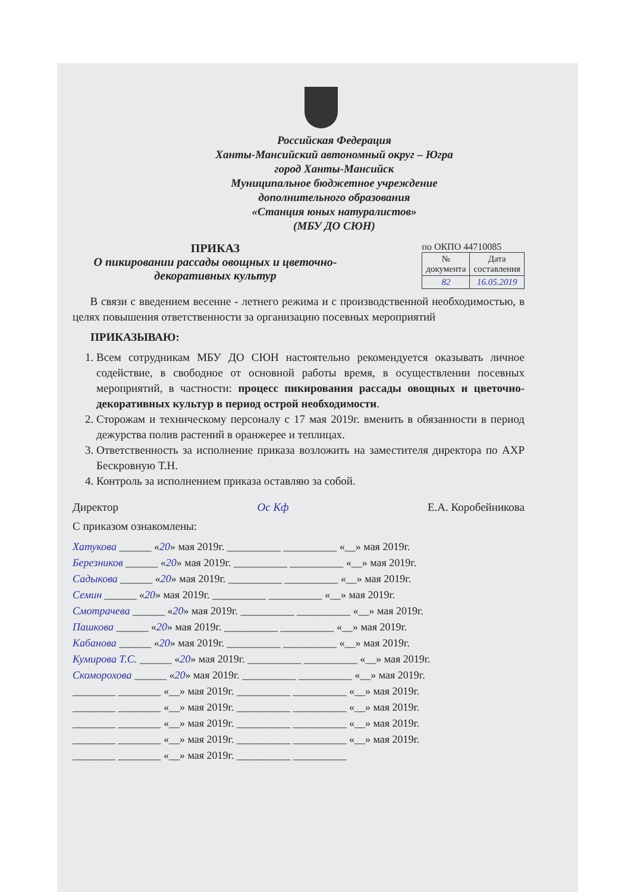Российская Федерация
Ханты-Мансийский автономный округ – Югра
город Ханты-Мансийск
Муниципальное бюджетное учреждение
дополнительного образования
«Станция юных натуралистов»
(МБУ ДО СЮН)
ПРИКАЗ
О пикировании рассады овощных и цветочно-декоративных культур
по ОКПО 44710085
| № документа | Дата составления |
| 82 | 16.05.2019 |
В связи с введением весенне - летнего режима и с производственной необходимостью, в целях повышения ответственности за организацию посевных мероприятий
ПРИКАЗЫВАЮ:
1. Всем сотрудникам МБУ ДО СЮН настоятельно рекомендуется оказывать личное содействие, в свободное от основной работы время, в осуществлении посевных мероприятий, в частности: процесс пикирования рассады овощных и цветочно-декоративных культур в период острой необходимости.
2. Сторожам и техническому персоналу с 17 мая 2019г. вменить в обязанности в период дежурства полив растений в оранжерее и теплицах.
3. Ответственность за исполнение приказа возложить на заместителя директора по АХР Бескровную Т.Н.
4. Контроль за исполнением приказа оставляю за собой.
Директор Ос Кф Е.А. Коробейникова
С приказом ознакомлены:
Хатукова ______ «20» мая 2019г. __________ __________ «__» мая 2019г. Березников ______ «20» мая 2019г. __________ __________ «__» мая 2019г. Садыкова ______ «20» мая 2019г. __________ __________ «__» мая 2019г. Семин ______ «20» мая 2019г. __________ __________ «__» мая 2019г. Смотрачева ______ «20» мая 2019г. __________ __________ «__» мая 2019г. Пашкова ______ «20» мая 2019г. __________ __________ «__» мая 2019г. Кабанова ______ «20» мая 2019г. __________ __________ «__» мая 2019г. Кумирова Т.С. ______ «20» мая 2019г. __________ __________ «__» мая 2019г. Скоморохова ______ «20» мая 2019г. __________ __________ «__» мая 2019г. ________ ________ «__» мая 2019г. __________ __________ «__» мая 2019г. ________ ________ «__» мая 2019г. __________ __________ «__» мая 2019г. ________ ________ «__» мая 2019г. __________ __________ «__» мая 2019г. ________ ________ «__» мая 2019г. __________ __________ «__» мая 2019г. ________ ________ «__» мая 2019г. __________ __________